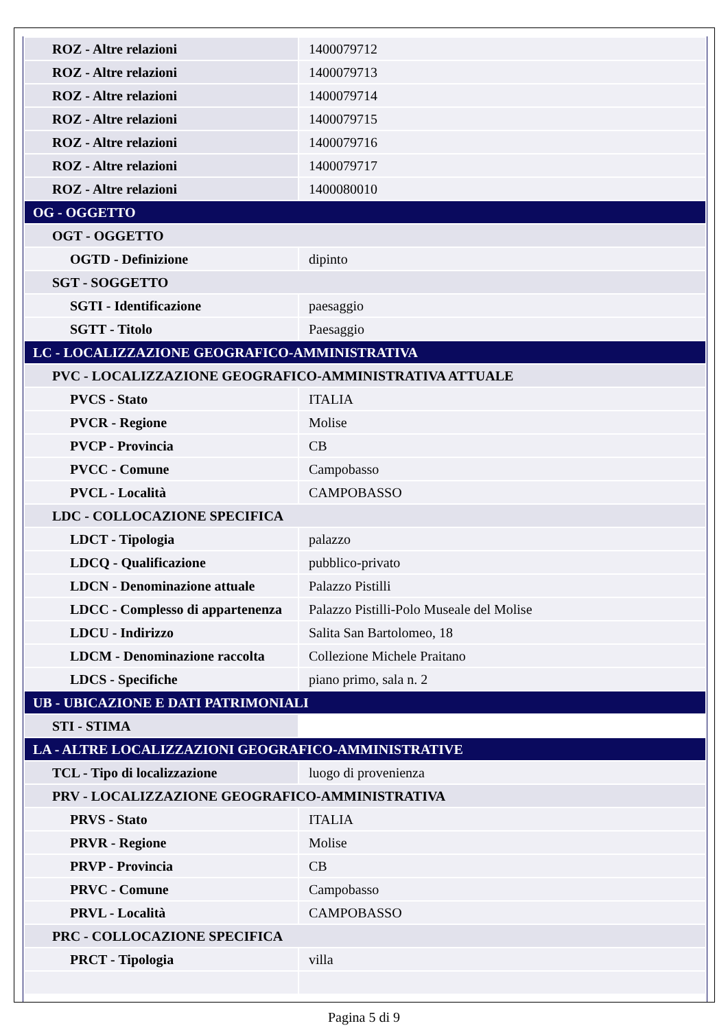| ROZ - Altre relazioni | 1400079712 |
| ROZ - Altre relazioni | 1400079713 |
| ROZ - Altre relazioni | 1400079714 |
| ROZ - Altre relazioni | 1400079715 |
| ROZ - Altre relazioni | 1400079716 |
| ROZ - Altre relazioni | 1400079717 |
| ROZ - Altre relazioni | 1400080010 |
| OG - OGGETTO | |
| OGT - OGGETTO | |
| OGTD - Definizione | dipinto |
| SGT - SOGGETTO | |
| SGTI - Identificazione | paesaggio |
| SGTT - Titolo | Paesaggio |
| LC - LOCALIZZAZIONE GEOGRAFICO-AMMINISTRATIVA | |
| PVC - LOCALIZZAZIONE GEOGRAFICO-AMMINISTRATIVA ATTUALE | |
| PVCS - Stato | ITALIA |
| PVCR - Regione | Molise |
| PVCP - Provincia | CB |
| PVCC - Comune | Campobasso |
| PVCL - Località | CAMPOBASSO |
| LDC - COLLOCAZIONE SPECIFICA | |
| LDCT - Tipologia | palazzo |
| LDCQ - Qualificazione | pubblico-privato |
| LDCN - Denominazione attuale | Palazzo Pistilli |
| LDCC - Complesso di appartenenza | Palazzo Pistilli-Polo Museale del Molise |
| LDCU - Indirizzo | Salita San Bartolomeo, 18 |
| LDCM - Denominazione raccolta | Collezione Michele Praitano |
| LDCS - Specifiche | piano primo, sala n. 2 |
| UB - UBICAZIONE E DATI PATRIMONIALI | |
| STI - STIMA | |
| LA - ALTRE LOCALIZZAZIONI GEOGRAFICO-AMMINISTRATIVE | |
| TCL - Tipo di localizzazione | luogo di provenienza |
| PRV - LOCALIZZAZIONE GEOGRAFICO-AMMINISTRATIVA | |
| PRVS - Stato | ITALIA |
| PRVR - Regione | Molise |
| PRVP - Provincia | CB |
| PRVC - Comune | Campobasso |
| PRVL - Località | CAMPOBASSO |
| PRC - COLLOCAZIONE SPECIFICA | |
| PRCT - Tipologia | villa |
Pagina 5 di 9